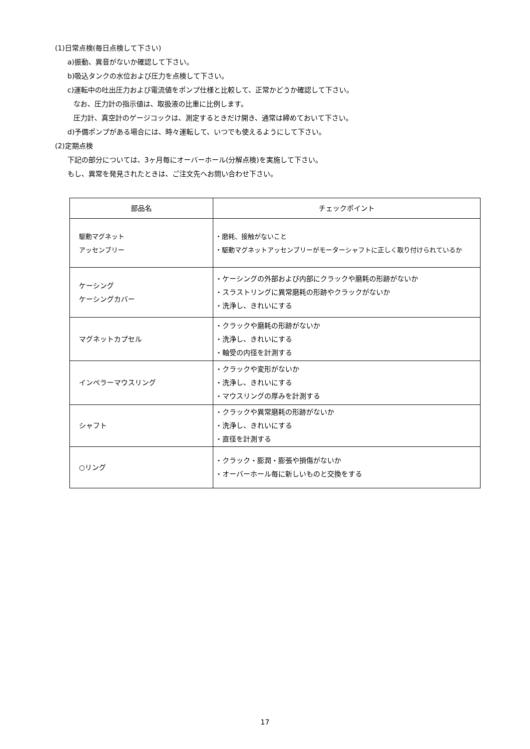(1)日常点検(毎日点検して下さい)
a)振動、異音がないか確認して下さい。
b)吸込タンクの水位および圧力を点検して下さい。
c)運転中の吐出圧力および電流値をポンプ仕様と比較して、正常かどうか確認して下さい。
なお、圧力計の指示値は、取扱液の比重に比例します。
圧力計、真空計のゲージコックは、測定するときだけ開き、通常は締めておいて下さい。
d)予備ポンプがある場合には、時々運転して、いつでも使えるようにして下さい。
(2)定期点検
下記の部分については、3ヶ月毎にオーバーホール(分解点検)を実施して下さい。
もし、異常を発見されたときは、ご注文先へお問い合わせ下さい。
| 部品名 | チェックポイント |
| --- | --- |
| 駆動マグネット アッセンブリー | ・磨耗、接触がないこと ・駆動マグネットアッセンブリーがモーターシャフトに正しく取り付けられているか |
| ケーシング ケーシングカバー | ・ケーシングの外部および内部にクラックや磨耗の形跡がないか ・スラストリングに異常磨耗の形跡やクラックがないか ・洗浄し、きれいにする |
| マグネットカプセル | ・クラックや磨耗の形跡がないか ・洗浄し、きれいにする ・軸受の内径を計測する |
| インペラーマウスリング | ・クラックや変形がないか ・洗浄し、きれいにする ・マウスリングの厚みを計測する |
| シャフト | ・クラックや異常磨耗の形跡がないか ・洗浄し、きれいにする ・直径を計測する |
| ○リング | ・クラック・膨潤・膨張や損傷がないか ・オーバーホール毎に新しいものと交換をする |
17